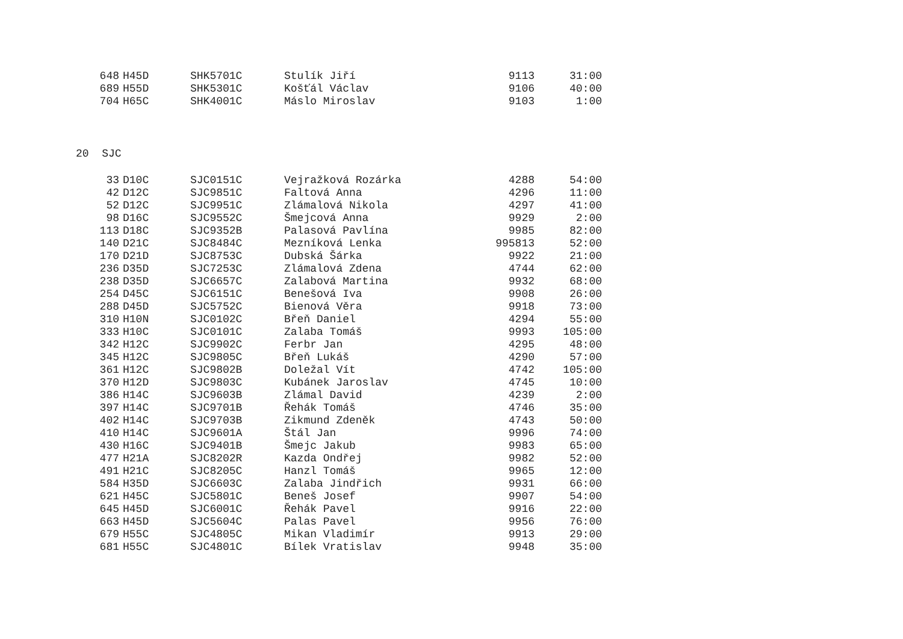| 648 | H45D | SHK5701C | Stulík Jiří | 9113 | 31:00 |
| 689 | H55D | SHK5301C | Košťál Václav | 9106 | 40:00 |
| 704 | H65C | SHK4001C | Máslo Miroslav | 9103 | 1:00 |
20 SJC
| 33 | D10C | SJC0151C | Vejražková Rozárka | 4288 | 54:00 |
| 42 | D12C | SJC9851C | Faltová Anna | 4296 | 11:00 |
| 52 | D12C | SJC9951C | Zlámalová Nikola | 4297 | 41:00 |
| 98 | D16C | SJC9552C | Šmejcová Anna | 9929 | 2:00 |
| 113 | D18C | SJC9352B | Palasová Pavlína | 9985 | 82:00 |
| 140 | D21C | SJC8484C | Mezníková Lenka | 995813 | 52:00 |
| 170 | D21D | SJC8753C | Dubská Šárka | 9922 | 21:00 |
| 236 | D35D | SJC7253C | Zlámalová Zdena | 4744 | 62:00 |
| 238 | D35D | SJC6657C | Zalabová Martina | 9932 | 68:00 |
| 254 | D45C | SJC6151C | Benešová Iva | 9908 | 26:00 |
| 288 | D45D | SJC5752C | Bienová Věra | 9918 | 73:00 |
| 310 | H10N | SJC0102C | Břeň Daniel | 4294 | 55:00 |
| 333 | H10C | SJC0101C | Zalaba Tomáš | 9993 | 105:00 |
| 342 | H12C | SJC9902C | Ferbr Jan | 4295 | 48:00 |
| 345 | H12C | SJC9805C | Břeň Lukáš | 4290 | 57:00 |
| 361 | H12C | SJC9802B | Doležal Vít | 4742 | 105:00 |
| 370 | H12D | SJC9803C | Kubánek Jaroslav | 4745 | 10:00 |
| 386 | H14C | SJC9603B | Zlámal David | 4239 | 2:00 |
| 397 | H14C | SJC9701B | Řehák Tomáš | 4746 | 35:00 |
| 402 | H14C | SJC9703B | Zikmund Zdeněk | 4743 | 50:00 |
| 410 | H14C | SJC9601A | Štál Jan | 9996 | 74:00 |
| 430 | H16C | SJC9401B | Šmejc Jakub | 9983 | 65:00 |
| 477 | H21A | SJC8202R | Kazda Ondřej | 9982 | 52:00 |
| 491 | H21C | SJC8205C | Hanzl Tomáš | 9965 | 12:00 |
| 584 | H35D | SJC6603C | Zalaba Jindřich | 9931 | 66:00 |
| 621 | H45C | SJC5801C | Beneš Josef | 9907 | 54:00 |
| 645 | H45D | SJC6001C | Řehák Pavel | 9916 | 22:00 |
| 663 | H45D | SJC5604C | Palas Pavel | 9956 | 76:00 |
| 679 | H55C | SJC4805C | Mikan Vladimír | 9913 | 29:00 |
| 681 | H55C | SJC4801C | Bílek Vratislav | 9948 | 35:00 |